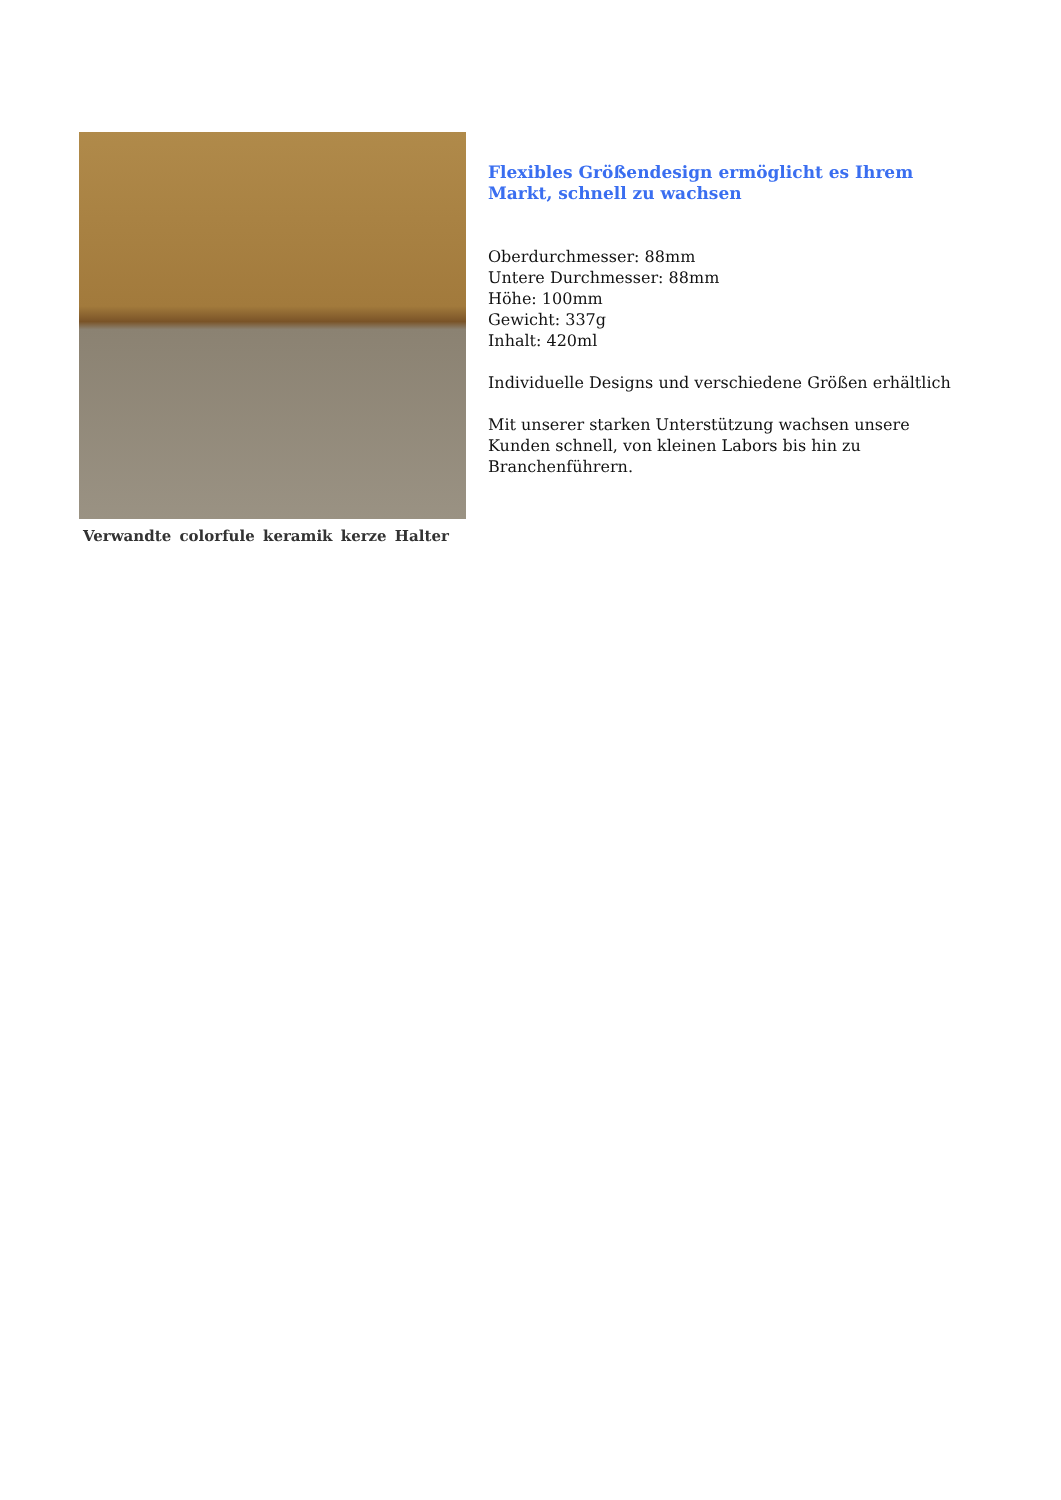Verwandte colorfule keramik kerze Halter
Flexibles Größendesign ermöglicht es Ihrem Markt, schnell zu wachsen
Oberdurchmesser: 88mm
Untere Durchmesser: 88mm
Höhe: 100mm
Gewicht: 337g
Inhalt: 420ml
Individuelle Designs und verschiedene Größen erhältlich
Mit unserer starken Unterstützung wachsen unsere Kunden schnell, von kleinen Labors bis hin zu Branchenführern.